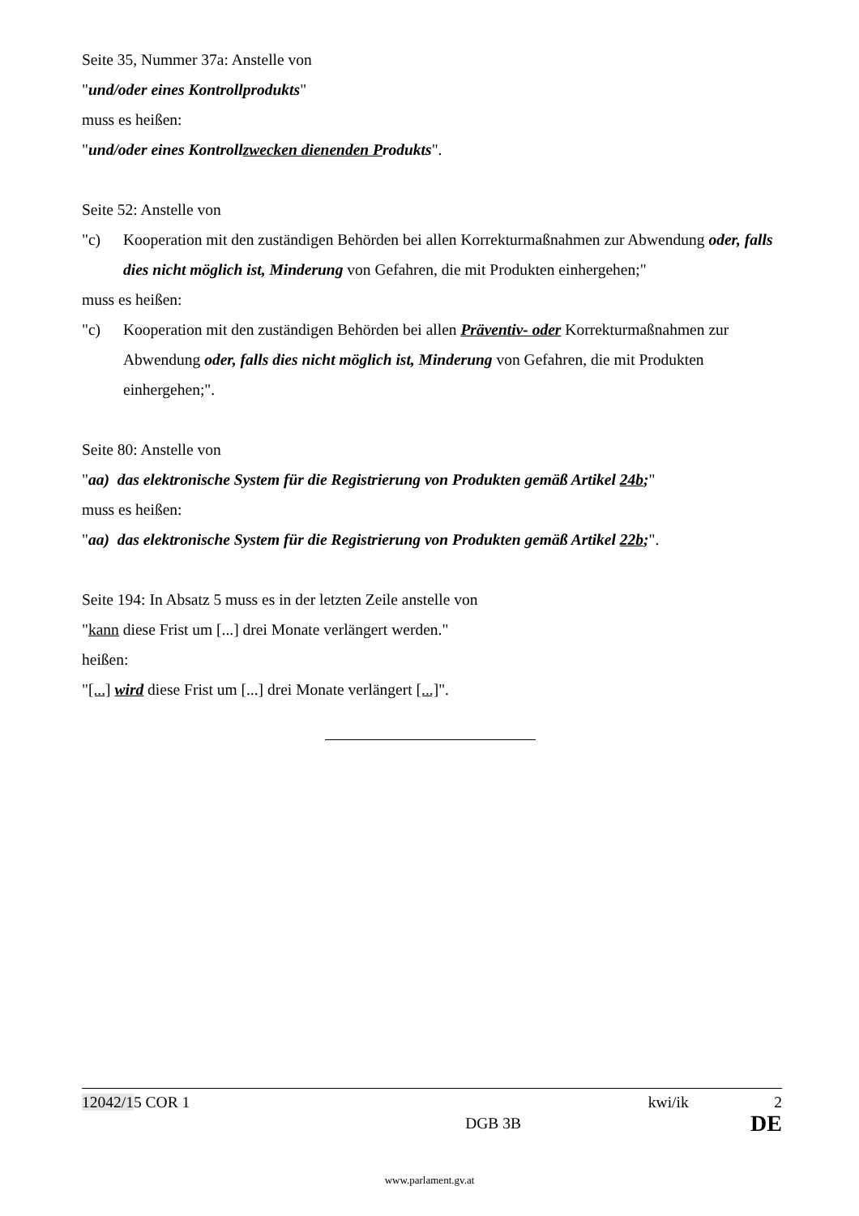Seite 35, Nummer 37a: Anstelle von
"und/oder eines Kontrollprodukts"
muss es heißen:
"und/oder eines Kontrollzwecken dienenden Produkts".
Seite 52: Anstelle von
"c) Kooperation mit den zuständigen Behörden bei allen Korrekturmaßnahmen zur Abwendung oder, falls dies nicht möglich ist, Minderung von Gefahren, die mit Produkten einhergehen;"
muss es heißen:
"c) Kooperation mit den zuständigen Behörden bei allen Präventiv- oder Korrekturmaßnahmen zur Abwendung oder, falls dies nicht möglich ist, Minderung von Gefahren, die mit Produkten einhergehen;".
Seite 80: Anstelle von
"aa) das elektronische System für die Registrierung von Produkten gemäß Artikel 24b;"
muss es heißen:
"aa) das elektronische System für die Registrierung von Produkten gemäß Artikel 22b;".
Seite 194: In Absatz 5 muss es in der letzten Zeile anstelle von
"kann diese Frist um [...] drei Monate verlängert werden."
heißen:
"[...] wird diese Frist um [...] drei Monate verlängert [...]".
12042/15 COR 1 kwi/ik 2
DGB 3B DE
www.parlament.gv.at